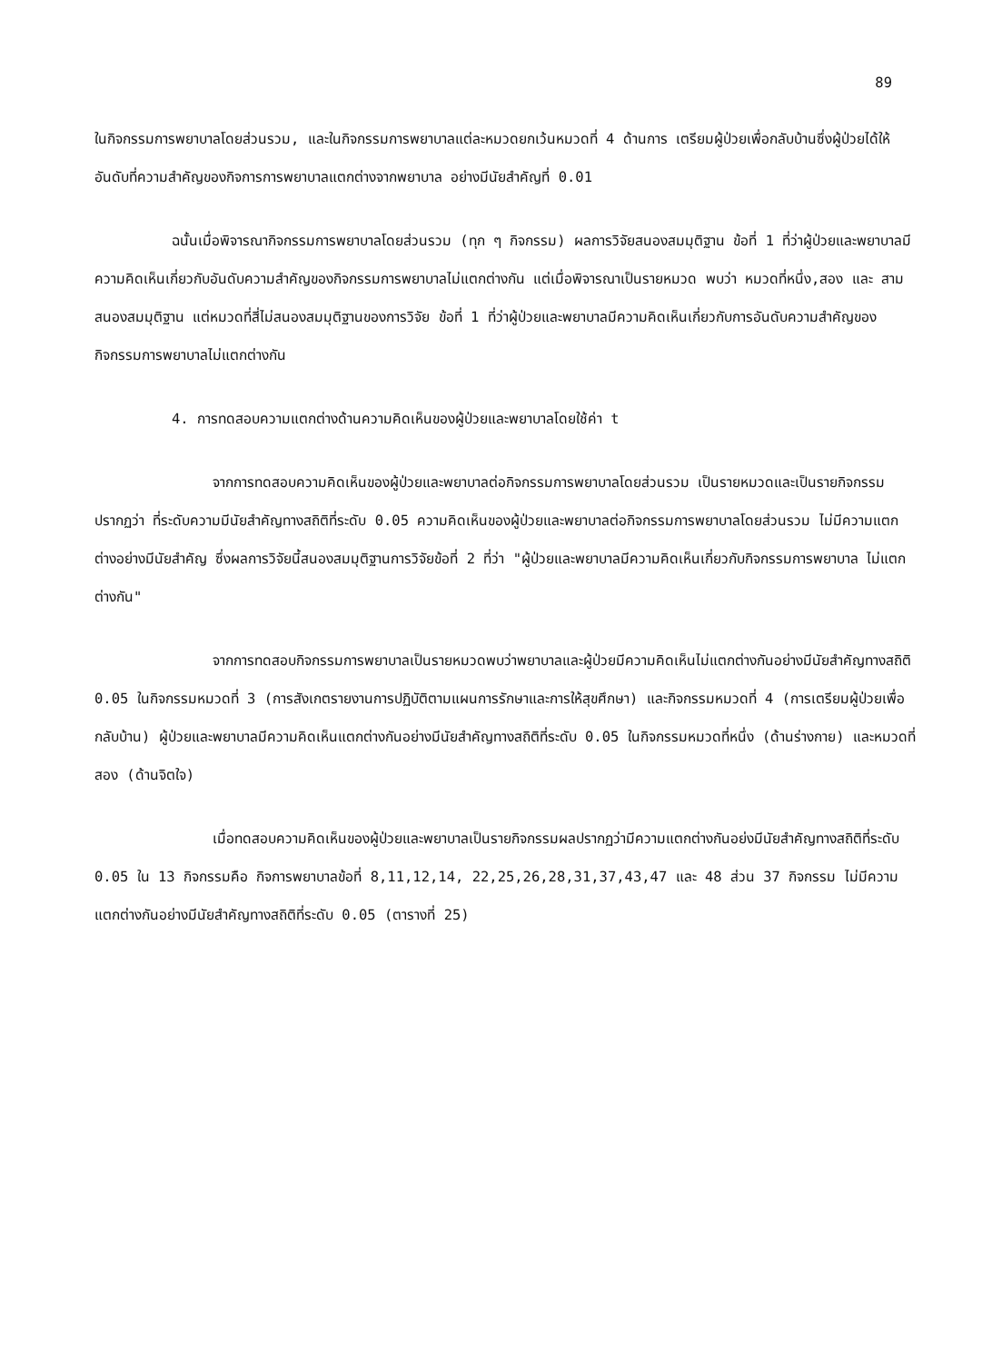89
ในกิจกรรมการพยาบาลโดยส่วนรวม, และในกิจกรรมการพยาบาลแต่ละหมวดยกเว้นหมวดที่ 4 ด้านการ เตรียมผู้ป่วยเพื่อกลับบ้านซึ่งผู้ป่วยได้ให้อันดับที่ความสำคัญของกิจการการพยาบาลแตกต่างจากพยาบาล อย่างมีนัยสำคัญที่ 0.01
ฉนั้นเมื่อพิจารณากิจกรรมการพยาบาลโดยส่วนรวม (ทุก ๆ กิจกรรม) ผลการวิจัยสนองสมมุติฐาน ข้อที่ 1 ที่ว่าผู้ป่วยและพยาบาลมีความคิดเห็นเกี่ยวกับอันดับความสำคัญของกิจกรรมการพยาบาลไม่แตกต่างกัน แต่เมื่อพิจารณาเป็นรายหมวด พบว่า หมวดที่หนึ่ง,สอง และ สาม สนองสมมุติฐาน แต่หมวดที่สี่ไม่สนองสมมุติฐานของการวิจัย ข้อที่ 1 ที่ว่าผู้ป่วยและพยาบาลมีความคิดเห็นเกี่ยวกับการอันดับความสำคัญของกิจกรรมการพยาบาลไม่แตกต่างกัน
4. การทดสอบความแตกต่างด้านความคิดเห็นของผู้ป่วยและพยาบาลโดยใช้ค่า t
จากการทดสอบความคิดเห็นของผู้ป่วยและพยาบาลต่อกิจกรรมการพยาบาลโดยส่วนรวม เป็นรายหมวดและเป็นรายกิจกรรมปรากฏว่า ที่ระดับความมีนัยสำคัญทางสถิติที่ระดับ 0.05 ความคิดเห็นของผู้ป่วยและพยาบาลต่อกิจกรรมการพยาบาลโดยส่วนรวม ไม่มีความแตกต่างอย่างมีนัยสำคัญ ซึ่งผลการวิจัยนี้สนองสมมุติฐานการวิจัยข้อที่ 2 ที่ว่า "ผู้ป่วยและพยาบาลมีความคิดเห็นเกี่ยวกับกิจกรรมการพยาบาล ไม่แตกต่างกัน"
จากการทดสอบกิจกรรมการพยาบาลเป็นรายหมวดพบว่าพยาบาลและผู้ป่วยมีความคิดเห็นไม่แตกต่างกันอย่างมีนัยสำคัญทางสถิติ 0.05 ในกิจกรรมหมวดที่ 3 (การสังเกตรายงานการปฏิบัติตามแผนการรักษาและการให้สุขศึกษา) และกิจกรรมหมวดที่ 4 (การเตรียมผู้ป่วยเพื่อกลับบ้าน) ผู้ป่วยและพยาบาลมีความคิดเห็นแตกต่างกันอย่างมีนัยสำคัญทางสถิติที่ระดับ 0.05 ในกิจกรรมหมวดที่หนึ่ง (ด้านร่างกาย) และหมวดที่สอง (ด้านจิตใจ)
เมื่อทดสอบความคิดเห็นของผู้ป่วยและพยาบาลเป็นรายกิจกรรมผลปรากฏว่ามีความแตกต่างกันอย่งมีนัยสำคัญทางสถิติที่ระดับ 0.05 ใน 13 กิจกรรมคือ กิจการพยาบาลข้อที่ 8,11,12,14, 22,25,26,28,31,37,43,47 และ 48 ส่วน 37 กิจกรรม ไม่มีความแตกต่างกันอย่างมีนัยสำคัญทางสถิติที่ระดับ 0.05 (ตารางที่ 25)